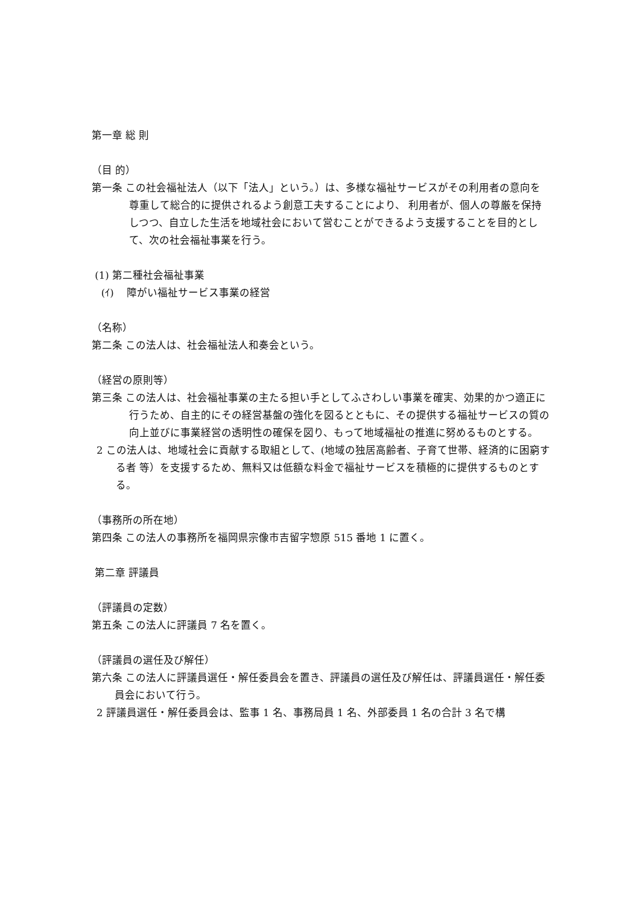第一章 総 則
（目 的）
第一条 この社会福祉法人（以下「法人」という。）は、多様な福祉サービスがその利用者の意向を尊重して総合的に提供されるよう創意工夫することにより、 利用者が、個人の尊厳を保持しつつ、自立した生活を地域社会において営むことができるよう支援することを目的として、次の社会福祉事業を行う。
(1) 第二種社会福祉事業
(ｲ) 障がい福祉サービス事業の経営
（名称）
第二条 この法人は、社会福祉法人和奏会という。
（経営の原則等）
第三条 この法人は、社会福祉事業の主たる担い手としてふさわしい事業を確実、効果的かつ適正に行うため、自主的にその経営基盤の強化を図るとともに、その提供する福祉サービスの質の向上並びに事業経営の透明性の確保を図り、もって地域福祉の推進に努めるものとする。
2 この法人は、地域社会に貢献する取組として、(地域の独居高齢者、子育て世帯、経済的に困窮する者 等）を支援するため、無料又は低額な料金で福祉サービスを積極的に提供するものとする。
（事務所の所在地）
第四条 この法人の事務所を福岡県宗像市吉留字惣原 515 番地 1 に置く。
第二章 評議員
（評議員の定数）
第五条 この法人に評議員 7 名を置く。
（評議員の選任及び解任）
第六条 この法人に評議員選任・解任委員会を置き、評議員の選任及び解任は、評議員選任・解任委員会において行う。
2 評議員選任・解任委員会は、監事 1 名、事務局員 1 名、外部委員 1 名の合計 3 名で構